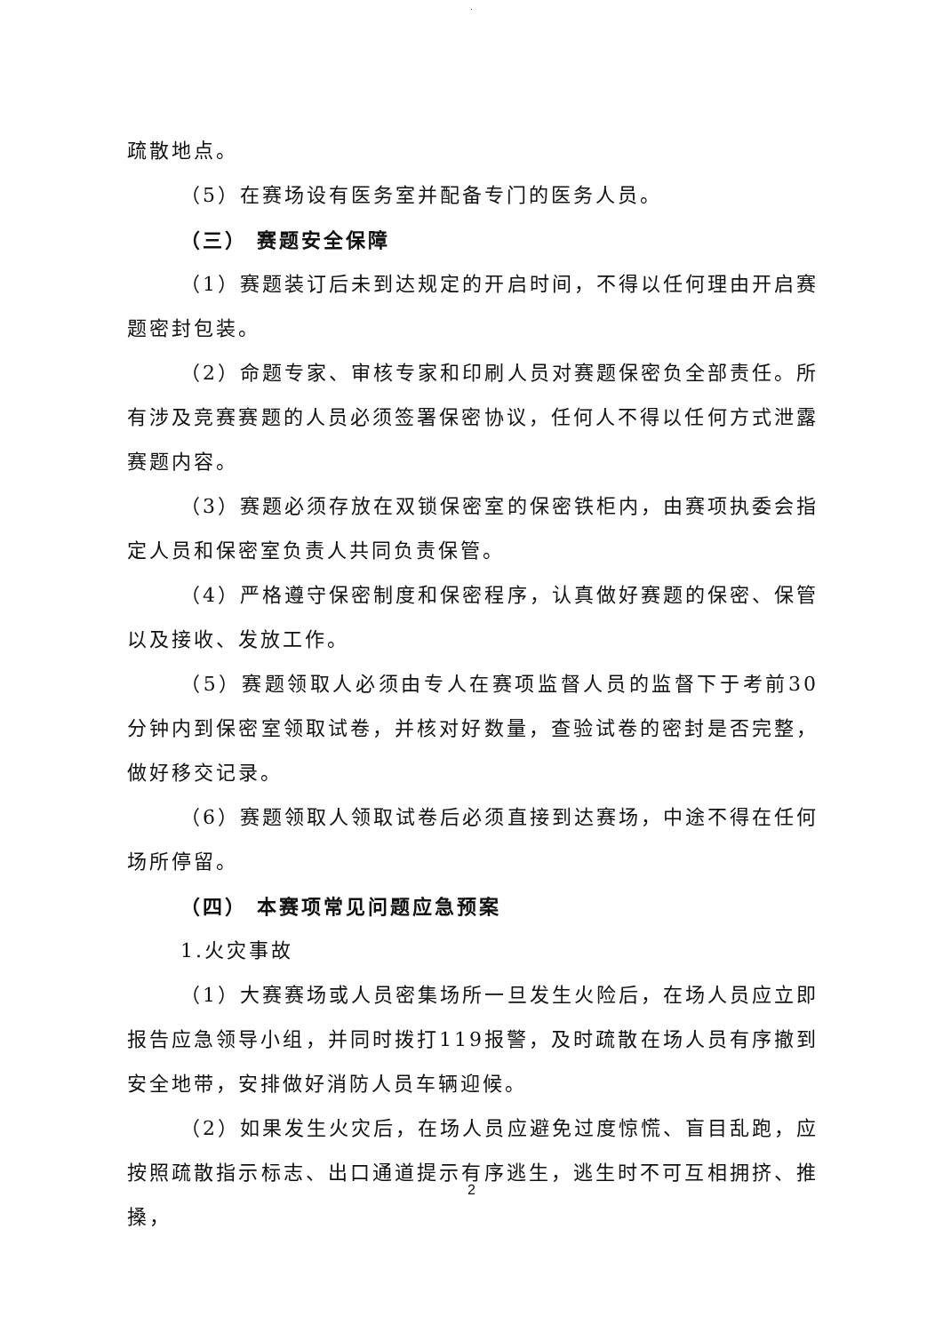.
疏散地点。
（5）在赛场设有医务室并配备专门的医务人员。
（三） 赛题安全保障
（1）赛题装订后未到达规定的开启时间，不得以任何理由开启赛题密封包装。
（2）命题专家、审核专家和印刷人员对赛题保密负全部责任。所有涉及竞赛赛题的人员必须签署保密协议，任何人不得以任何方式泄露赛题内容。
（3）赛题必须存放在双锁保密室的保密铁柜内，由赛项执委会指定人员和保密室负责人共同负责保管。
（4）严格遵守保密制度和保密程序，认真做好赛题的保密、保管以及接收、发放工作。
（5）赛题领取人必须由专人在赛项监督人员的监督下于考前30 分钟内到保密室领取试卷，并核对好数量，查验试卷的密封是否完整，做好移交记录。
（6）赛题领取人领取试卷后必须直接到达赛场，中途不得在任何场所停留。
（四） 本赛项常见问题应急预案
1.火灾事故
（1）大赛赛场或人员密集场所一旦发生火险后，在场人员应立即报告应急领导小组，并同时拨打119报警，及时疏散在场人员有序撤到安全地带，安排做好消防人员车辆迎候。
（2）如果发生火灾后，在场人员应避免过度惊慌、盲目乱跑，应按照疏散指示标志、出口通道提示有序逃生，逃生时不可互相拥挤、推搡，
2